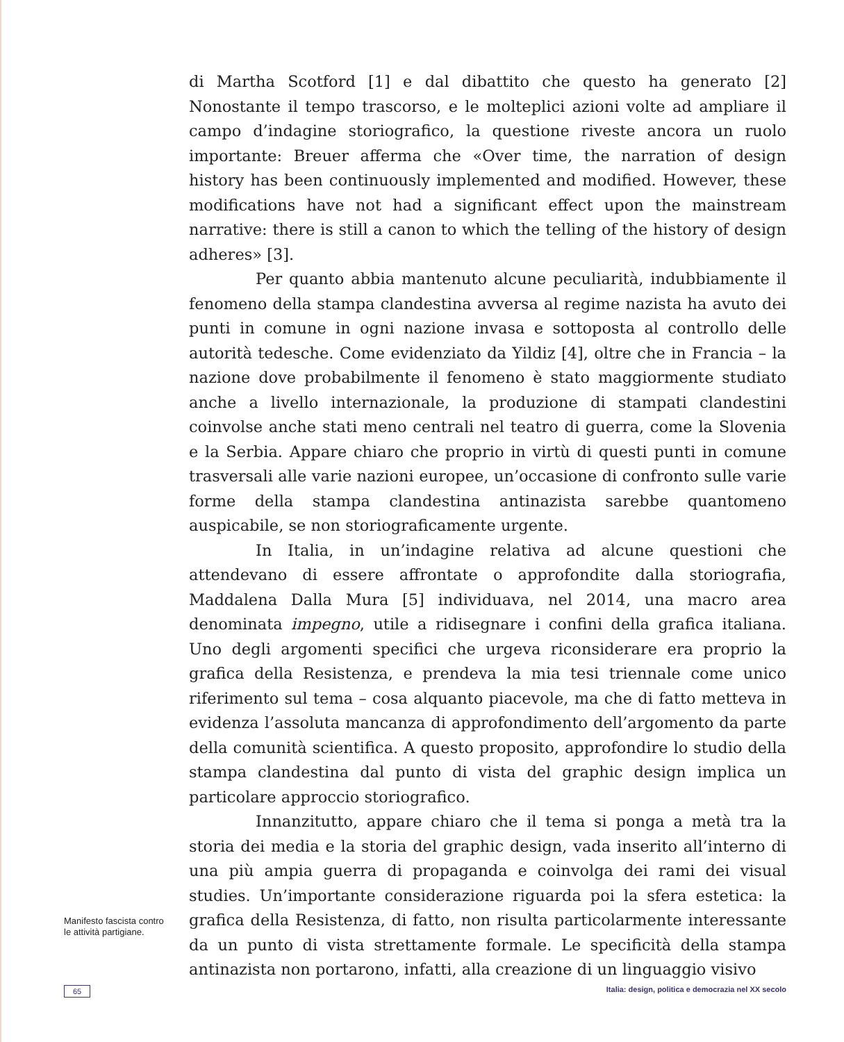di Martha Scotford [1] e dal dibattito che questo ha generato [2] Nonostante il tempo trascorso, e le molteplici azioni volte ad ampliare il campo d’indagine storiografico, la questione riveste ancora un ruolo importante: Breuer afferma che «Over time, the narration of design history has been continuously implemented and modified. However, these modifications have not had a significant effect upon the mainstream narrative: there is still a canon to which the telling of the history of design adheres» [3].
Per quanto abbia mantenuto alcune peculiarità, indubbiamente il fenomeno della stampa clandestina avversa al regime nazista ha avuto dei punti in comune in ogni nazione invasa e sottoposta al controllo delle autorità tedesche. Come evidenziato da Yildiz [4], oltre che in Francia – la nazione dove probabilmente il fenomeno è stato maggiormente studiato anche a livello internazionale, la produzione di stampati clandestini coinvolse anche stati meno centrali nel teatro di guerra, come la Slovenia e la Serbia. Appare chiaro che proprio in virtù di questi punti in comune trasversali alle varie nazioni europee, un’occasione di confronto sulle varie forme della stampa clandestina antinazista sarebbe quantomeno auspicabile, se non storiograficamente urgente.
In Italia, in un’indagine relativa ad alcune questioni che attendevano di essere affrontate o approfondite dalla storiografia, Maddalena Dalla Mura [5] individuava, nel 2014, una macro area denominata impegno, utile a ridisegnare i confini della grafica italiana. Uno degli argomenti specifici che urgeva riconsiderare era proprio la grafica della Resistenza, e prendeva la mia tesi triennale come unico riferimento sul tema – cosa alquanto piacevole, ma che di fatto metteva in evidenza l’assoluta mancanza di approfondimento dell’argomento da parte della comunità scientifica. A questo proposito, approfondire lo studio della stampa clandestina dal punto di vista del graphic design implica un particolare approccio storiografico.
Innanzitutto, appare chiaro che il tema si ponga a metà tra la storia dei media e la storia del graphic design, vada inserito all’interno di una più ampia guerra di propaganda e coinvolga dei rami dei visual studies. Un’importante considerazione riguarda poi la sfera estetica: la grafica della Resistenza, di fatto, non risulta particolarmente interessante da un punto di vista strettamente formale. Le specificità della stampa antinazista non portarono, infatti, alla creazione di un linguaggio visivo
Manifesto fascista contro le attività partigiane.
65 Italia: design, politica e democrazia nel XX secolo